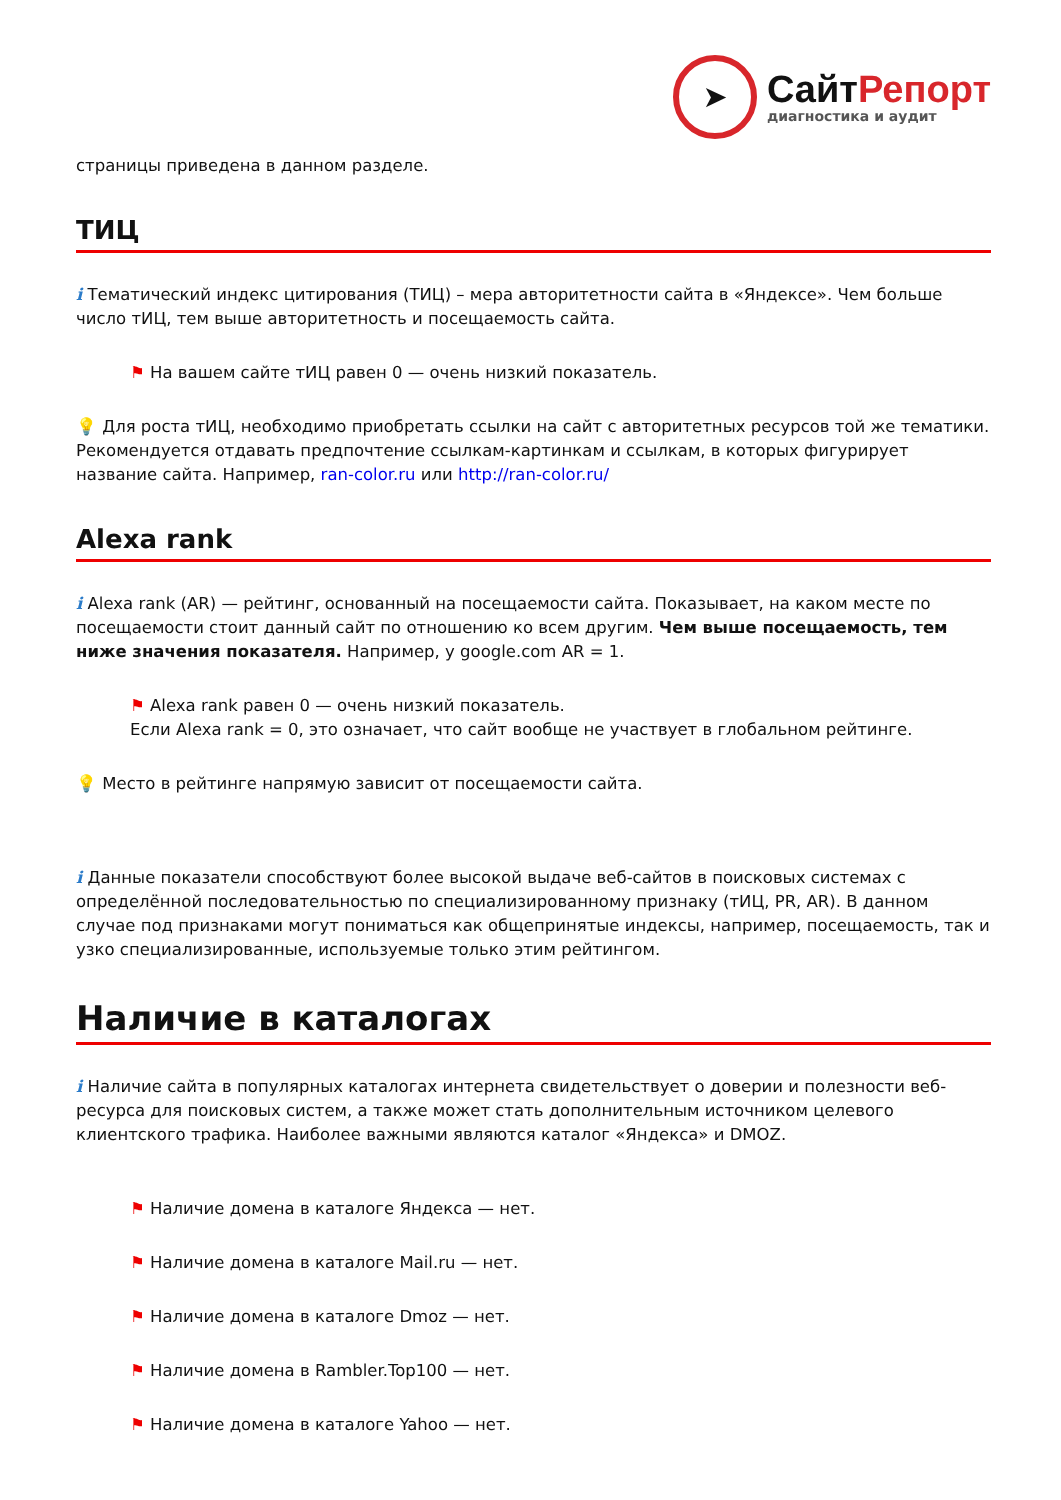➤
СайтРепорт
диагностика и аудит
страницы приведена в данном разделе.
ТИЦ
i Тематический индекс цитирования (ТИЦ) – мера авторитетности сайта в «Яндексе». Чем больше число тИЦ, тем выше авторитетность и посещаемость сайта.
⚑ На вашем сайте тИЦ равен 0 — очень низкий показатель.
💡 Для роста тИЦ, необходимо приобретать ссылки на сайт с авторитетных ресурсов той же тематики. Рекомендуется отдавать предпочтение ссылкам-картинкам и ссылкам, в которых фигурирует название сайта. Например, ran-color.ru или http://ran-color.ru/
Alexa rank
i Alexa rank (AR) — рейтинг, основанный на посещаемости сайта. Показывает, на каком месте по посещаемости стоит данный сайт по отношению ко всем другим. Чем выше посещаемость, тем ниже значения показателя. Например, у google.com AR = 1.
⚑ Alexa rank равен 0 — очень низкий показатель.
Если Alexa rank = 0, это означает, что сайт вообще не участвует в глобальном рейтинге.
💡 Место в рейтинге напрямую зависит от посещаемости сайта.
i Данные показатели способствуют более высокой выдаче веб-сайтов в поисковых системах с определённой последовательностью по специализированному признаку (тИЦ, PR, AR). В данном случае под признаками могут пониматься как общепринятые индексы, например, посещаемость, так и узко специализированные, используемые только этим рейтингом.
Наличие в каталогах
i Наличие сайта в популярных каталогах интернета свидетельствует о доверии и полезности веб-ресурса для поисковых систем, а также может стать дополнительным источником целевого клиентского трафика. Наиболее важными являются каталог «Яндекса» и DMOZ.
⚑ Наличие домена в каталоге Яндекса — нет.
⚑ Наличие домена в каталоге Mail.ru — нет.
⚑ Наличие домена в каталоге Dmoz — нет.
⚑ Наличие домена в Rambler.Top100 — нет.
⚑ Наличие домена в каталоге Yahoo — нет.